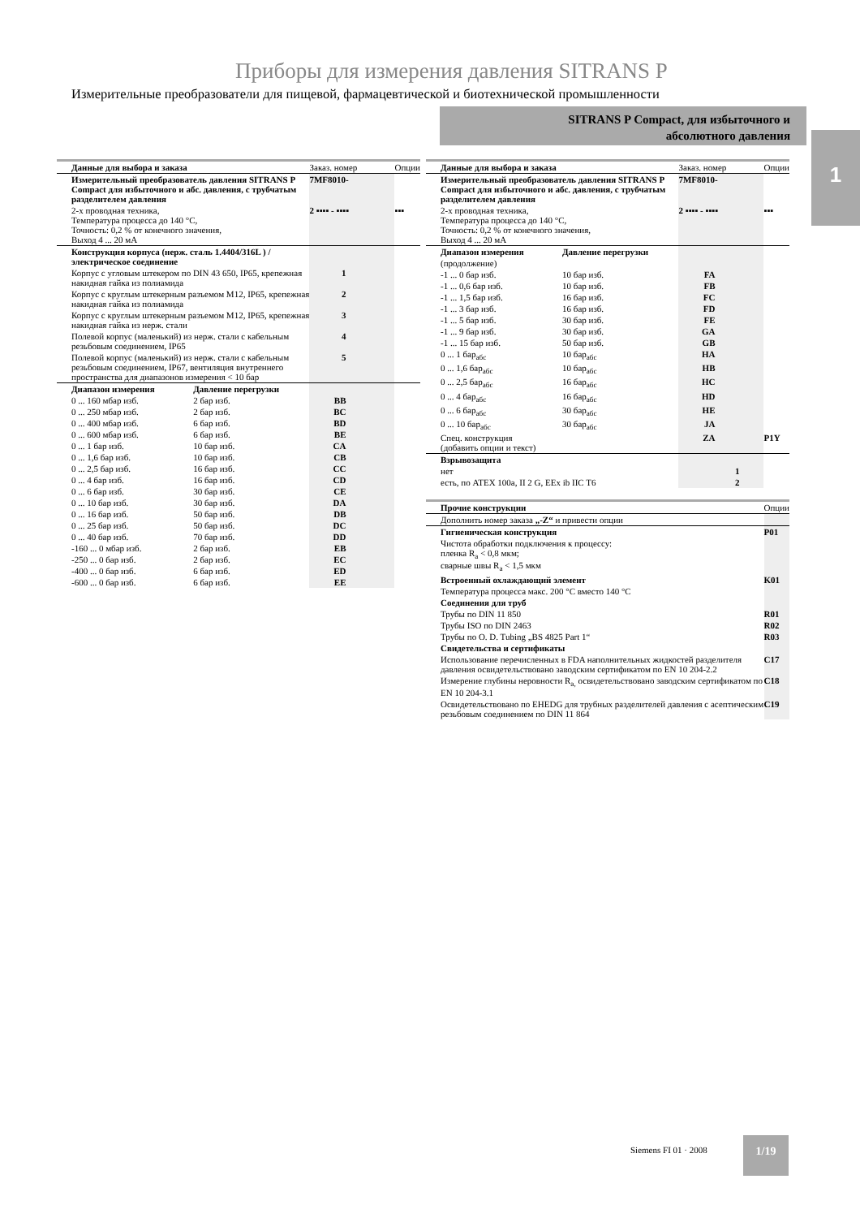Приборы для измерения давления SITRANS P
Измерительные преобразователи для пищевой, фармацевтической и биотехнической промышленности
SITRANS P Compact, для избыточного и
абсолютного давления
1
| Данные для выбора и заказа | | Заказ. номер | Опции |
| --- | --- | --- | --- |
| Измерительный преобразователь давления SITRANS P Compact для избыточного и абс. давления, с трубчатым разделителем давления | | 7MF8010- | |
| 2-х проводная техника, Температура процесса до 140 °C, Точность: 0,2 % от конечного значения, Выход 4 ... 20 мА | | 2 ▪▪▪▪ - ▪▪▪▪ | ▪▪▪ |
| Конструкция корпуса (нерж. сталь 1.4404/316L ) / электрическое соединение | | | |
| Корпус с угловым штекером по DIN 43 650, IP65, крепежная накидная гайка из полиамида | | 1 | |
| Корпус с круглым штекерным разъемом M12, IP65, крепежная накидная гайка из полиамида | | 2 | |
| Корпус с круглым штекерным разъемом M12, IP65, крепежная накидная гайка из нерж. стали | | 3 | |
| Полевой корпус (маленький) из нерж. стали с кабельным резьбовым соединением, IP65 | | 4 | |
| Полевой корпус (маленький) из нерж. стали с кабельным резьбовым соединением, IP67, вентиляция внутреннего пространства для диапазонов измерения < 10 бар | | 5 | |
| Диапазон измерения | Давление перегрузки | | |
| 0 ... 160 мбар изб. | 2 бар изб. | BB | |
| 0 ... 250 мбар изб. | 2 бар изб. | BC | |
| 0 ... 400 мбар изб. | 6 бар изб. | BD | |
| 0 ... 600 мбар изб. | 6 бар изб. | BE | |
| 0 ... 1 бар изб. | 10 бар изб. | CA | |
| 0 ... 1,6 бар изб. | 10 бар изб. | CB | |
| 0 ... 2,5 бар изб. | 16 бар изб. | CC | |
| 0 ... 4 бар изб. | 16 бар изб. | CD | |
| 0 ... 6 бар изб. | 30 бар изб. | CE | |
| 0 ... 10 бар изб. | 30 бар изб. | DA | |
| 0 ... 16 бар изб. | 50 бар изб. | DB | |
| 0 ... 25 бар изб. | 50 бар изб. | DC | |
| 0 ... 40 бар изб. | 70 бар изб. | DD | |
| -160 ... 0 мбар изб. | 2 бар изб. | EB | |
| -250 ... 0 бар изб. | 2 бар изб. | EC | |
| -400 ... 0 бар изб. | 6 бар изб. | ED | |
| -600 ... 0 бар изб. | 6 бар изб. | EE | |
| Данные для выбора и заказа | | Заказ. номер | Опции |
| --- | --- | --- | --- |
| Измерительный преобразователь давления SITRANS P Compact для избыточного и абс. давления, с трубчатым разделителем давления | | 7MF8010- | |
| 2-х проводная техника, Температура процесса до 140 °C, Точность: 0,2 % от конечного значения, Выход 4 ... 20 мА | | 2 ▪▪▪▪ - ▪▪▪▪ | ▪▪▪ |
| Диапазон измерения | Давление перегрузки | | |
| (продолжение) | | | |
| -1 ... 0 бар изб. | 10 бар изб. | FA | |
| -1 ... 0,6 бар изб. | 10 бар изб. | FB | |
| -1 ... 1,5 бар изб. | 16 бар изб. | FC | |
| -1 ... 3 бар изб. | 16 бар изб. | FD | |
| -1 ... 5 бар изб. | 30 бар изб. | FE | |
| -1 ... 9 бар изб. | 30 бар изб. | GA | |
| -1 ... 15 бар изб. | 50 бар изб. | GB | |
| 0 ... 1 бар<sub>абс</sub> | 10 бар<sub>абс</sub> | HA | |
| 0 ... 1,6 бар<sub>абс</sub> | 10 бар<sub>абс</sub> | HB | |
| 0 ... 2,5 бар<sub>абс</sub> | 16 бар<sub>абс</sub> | HC | |
| 0 ... 4 бар<sub>абс</sub> | 16 бар<sub>абс</sub> | HD | |
| 0 ... 6 бар<sub>абс</sub> | 30 бар<sub>абс</sub> | HE | |
| 0 ... 10 бар<sub>абс</sub> | 30 бар<sub>абс</sub> | JA | |
| Спец. конструкция (добавить опции и текст) | | ZA | P1Y |
| Взрывозащита | | | |
| нет | | 1 | |
| есть, по ATEX 100a, II 2 G, EEx ib IIC T6 | | 2 | |
| Прочие конструкции | Опции |
| --- | --- |
| Дополнить номер заказа „-Z“ и привести опции | |
| Гигиеническая конструкция | P01 |
| Чистота обработки подключения к процессу: пленка R<sub>a</sub> < 0,8 мкм; сварные швы R<sub>a</sub> < 1,5 мкм | |
| Встроенный охлаждающий элемент | K01 |
| Температура процесса макс. 200 °C вместо 140 °C | |
| Соединения для труб | |
| Трубы по DIN 11 850 | R01 |
| Трубы ISO по DIN 2463 | R02 |
| Трубы по O. D. Tubing „BS 4825 Part 1“ | R03 |
| Свидетельства и сертификаты | |
| Использование перечисленных в FDA наполнительных жидкостей разделителя давления освидетельствовано заводским сертификатом по EN 10 204-2.2 | C17 |
| Измерение глубины неровности R<sub>a,</sub> освидетельствовано заводским сертификатом по EN 10 204-3.1 | C18 |
| Освидетельствовано по EHEDG для трубных разделителей давления с асептическим резьбовым соединением по DIN 11 864 | C19 |
Siemens FI 01 · 2008
1/19